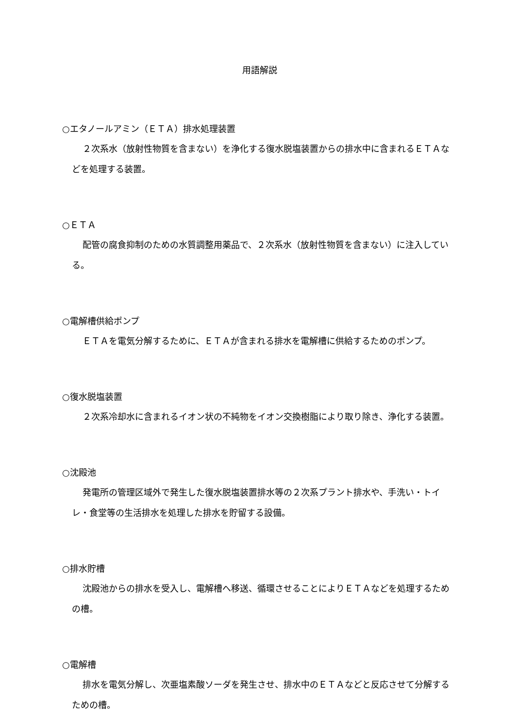用語解説
○エタノールアミン（ＥＴＡ）排水処理装置
２次系水（放射性物質を含まない）を浄化する復水脱塩装置からの排水中に含まれるＥＴＡなどを処理する装置。
○ＥＴＡ
配管の腐食抑制のための水質調整用薬品で、２次系水（放射性物質を含まない）に注入している。
○電解槽供給ポンプ
ＥＴＡを電気分解するために、ＥＴＡが含まれる排水を電解槽に供給するためのポンプ。
○復水脱塩装置
２次系冷却水に含まれるイオン状の不純物をイオン交換樹脂により取り除き、浄化する装置。
○沈殿池
発電所の管理区域外で発生した復水脱塩装置排水等の２次系プラント排水や、手洗い・トイレ・食堂等の生活排水を処理した排水を貯留する設備。
○排水貯槽
沈殿池からの排水を受入し、電解槽へ移送、循環させることによりＥＴＡなどを処理するための槽。
○電解槽
排水を電気分解し、次亜塩素酸ソーダを発生させ、排水中のＥＴＡなどと反応させて分解するための槽。